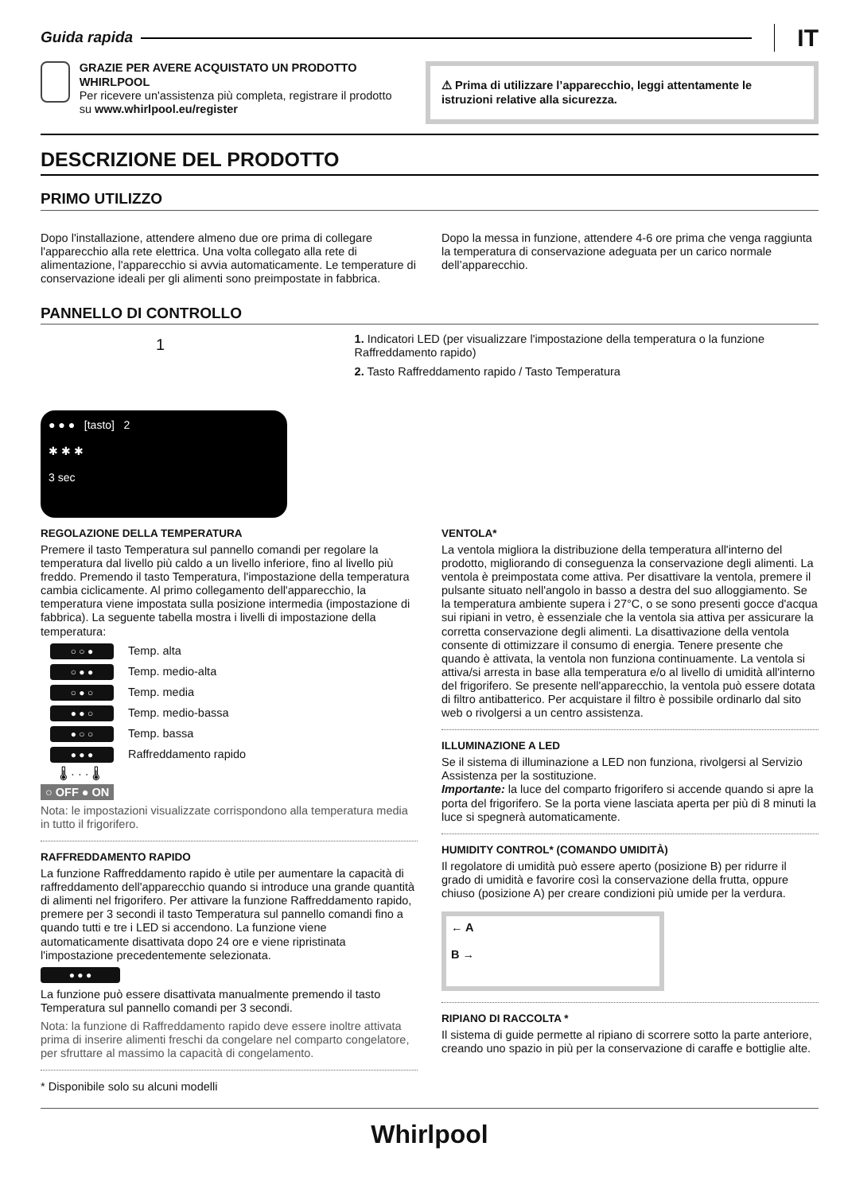Guida rapida IT
GRAZIE PER AVERE ACQUISTATO UN PRODOTTO WHIRLPOOL
Per ricevere un'assistenza più completa, registrare il prodotto su www.whirlpool.eu/register
⚠ Prima di utilizzare l’apparecchio, leggi attentamente le istruzioni relative alla sicurezza.
DESCRIZIONE DEL PRODOTTO
PRIMO UTILIZZO
Dopo l'installazione, attendere almeno due ore prima di collegare l'apparecchio alla rete elettrica. Una volta collegato alla rete di alimentazione, l'apparecchio si avvia automaticamente. Le temperature di conservazione ideali per gli alimenti sono preimpostate in fabbrica.
Dopo la messa in funzione, attendere 4-6 ore prima che venga raggiunta la temperatura di conservazione adeguata per un carico normale dell’apparecchio.
PANNELLO DI CONTROLLO
1
● ● ● [tasto] 2
✱ ✱ ✱
3 sec
1. Indicatori LED (per visualizzare l'impostazione della temperatura o la funzione Raffreddamento rapido)
2. Tasto Raffreddamento rapido / Tasto Temperatura
REGOLAZIONE DELLA TEMPERATURA
Premere il tasto Temperatura sul pannello comandi per regolare la temperatura dal livello più caldo a un livello inferiore, fino al livello più freddo. Premendo il tasto Temperatura, l'impostazione della temperatura cambia ciclicamente. Al primo collegamento dell'apparecchio, la temperatura viene impostata sulla posizione intermedia (impostazione di fabbrica). La seguente tabella mostra i livelli di impostazione della temperatura:
○ ○ ● Temp. alta
○ ● ● Temp. medio-alta
○ ● ○ Temp. media
● ● ○ Temp. medio-bassa
● ○ ○ Temp. bassa
● ● ● Raffreddamento rapido
🌡 · · · 🌡
○ OFF ● ON
Nota: le impostazioni visualizzate corrispondono alla temperatura media in tutto il frigorifero.
RAFFREDDAMENTO RAPIDO
La funzione Raffreddamento rapido è utile per aumentare la capacità di raffreddamento dell'apparecchio quando si introduce una grande quantità di alimenti nel frigorifero. Per attivare la funzione Raffreddamento rapido, premere per 3 secondi il tasto Temperatura sul pannello comandi fino a quando tutti e tre i LED si accendono. La funzione viene automaticamente disattivata dopo 24 ore e viene ripristinata l'impostazione precedentemente selezionata.
● ● ●
La funzione può essere disattivata manualmente premendo il tasto Temperatura sul pannello comandi per 3 secondi.
Nota: la funzione di Raffreddamento rapido deve essere inoltre attivata prima di inserire alimenti freschi da congelare nel comparto congelatore, per sfruttare al massimo la capacità di congelamento.
* Disponibile solo su alcuni modelli
VENTOLA*
La ventola migliora la distribuzione della temperatura all'interno del prodotto, migliorando di conseguenza la conservazione degli alimenti. La ventola è preimpostata come attiva. Per disattivare la ventola, premere il pulsante situato nell'angolo in basso a destra del suo alloggiamento. Se la temperatura ambiente supera i 27°C, o se sono presenti gocce d'acqua sui ripiani in vetro, è essenziale che la ventola sia attiva per assicurare la corretta conservazione degli alimenti. La disattivazione della ventola consente di ottimizzare il consumo di energia. Tenere presente che quando è attivata, la ventola non funziona continuamente. La ventola si attiva/si arresta in base alla temperatura e/o al livello di umidità all'interno del frigorifero. Se presente nell'apparecchio, la ventola può essere dotata di filtro antibatterico. Per acquistare il filtro è possibile ordinarlo dal sito web o rivolgersi a un centro assistenza.
ILLUMINAZIONE A LED
Se il sistema di illuminazione a LED non funziona, rivolgersi al Servizio Assistenza per la sostituzione.
Importante: la luce del comparto frigorifero si accende quando si apre la porta del frigorifero. Se la porta viene lasciata aperta per più di 8 minuti la luce si spegnerà automaticamente.
HUMIDITY CONTROL* (COMANDO UMIDITÀ)
Il regolatore di umidità può essere aperto (posizione B) per ridurre il grado di umidità e favorire così la conservazione della frutta, oppure chiuso (posizione A) per creare condizioni più umide per la verdura.
← A
B →
RIPIANO DI RACCOLTA *
Il sistema di guide permette al ripiano di scorrere sotto la parte anteriore, creando uno spazio in più per la conservazione di caraffe e bottiglie alte.
Whirlpool